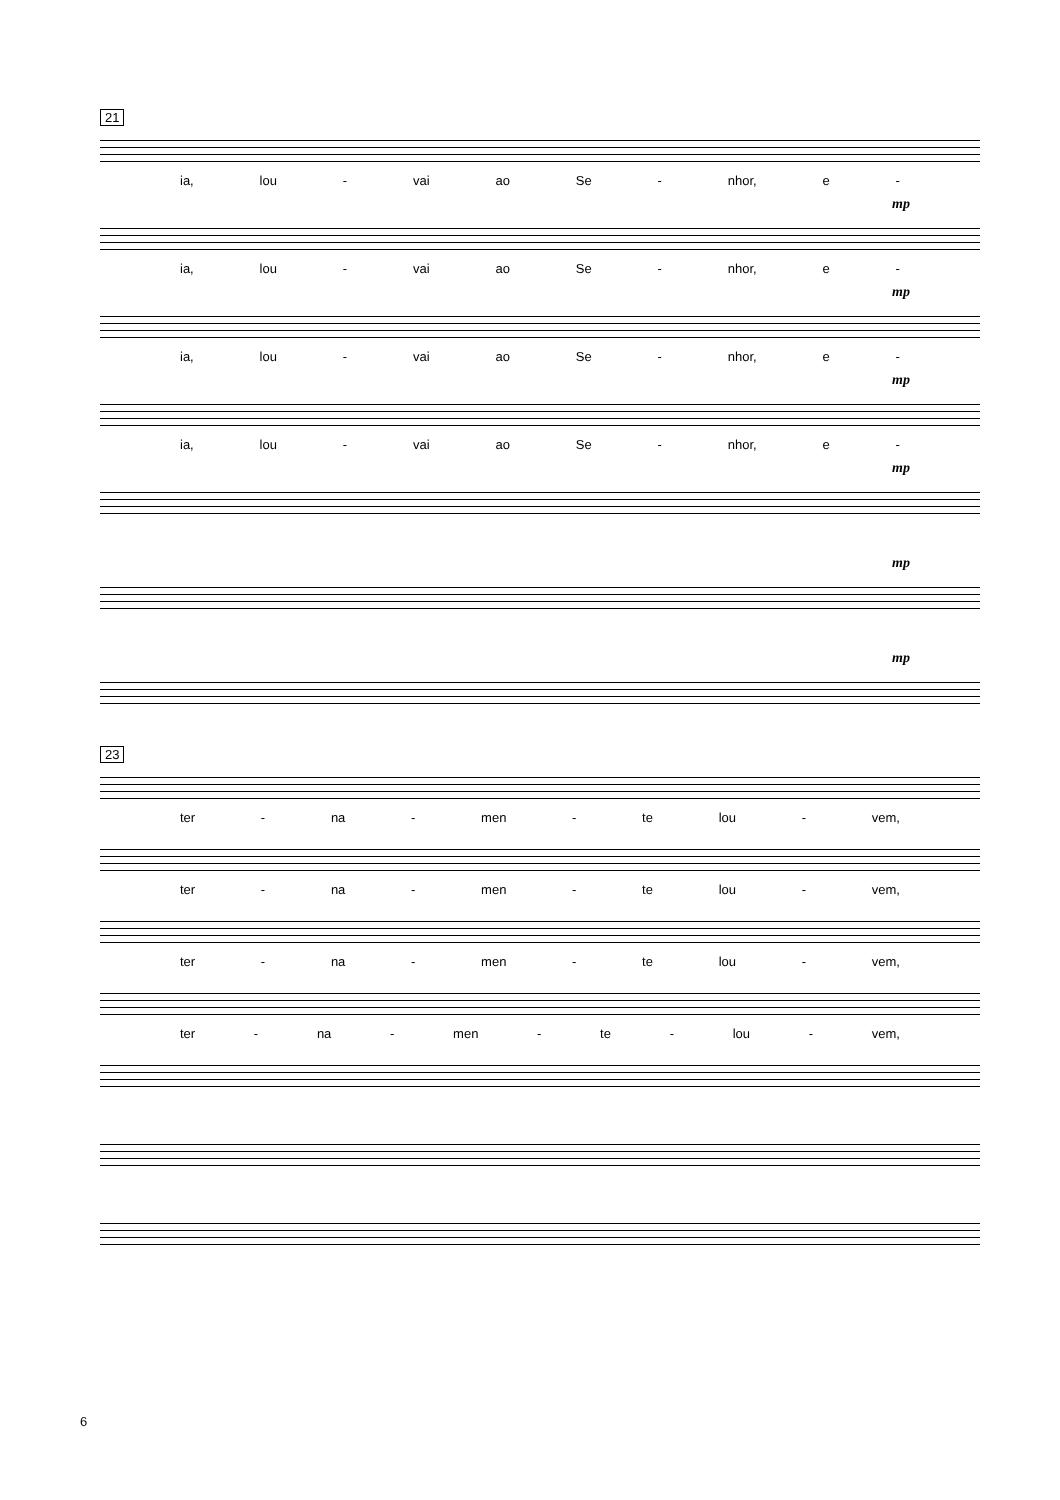21
ia, lou - vai ao Se - nhor, e -
mp
ia, lou - vai ao Se - nhor, e -
mp
ia, lou - vai ao Se - nhor, e -
mp
ia, lou - vai ao Se - nhor, e -
mp
mp
mp
23
ter - na - men - te lou - vem,
ter - na - men - te lou - vem,
ter - na - men - te lou - vem,
ter - na - men - te - lou - vem,
6